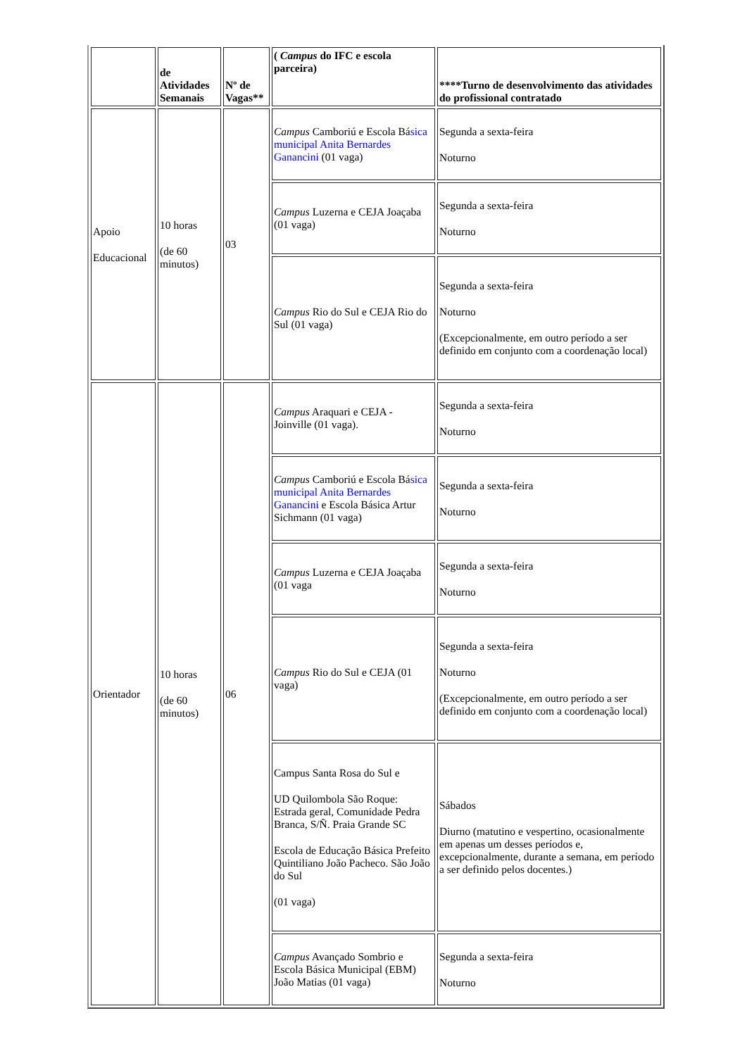| | de Atividades Semanais | Nº de Vagas** | ( Campus do IFC e escola parceira) | ****Turno de desenvolvimento das atividades do profissional contratado |
| --- | --- | --- | --- | --- |
| Apoio Educacional | 10 horas (de 60 minutos) | 03 | Campus Camboriú e Escola Bá sica municipal Anita Bernardes Ganancini (01 vaga) | Segunda a sexta-feira Noturno |
| | | | Campus Luzerna e CEJA Joaçaba (01 vaga) | Segunda a sexta-feira Noturno |
| | | | Campus Rio do Sul e CEJA Rio do Sul (01 vaga) | Segunda a sexta-feira Noturno (Excepcionalmente, em outro período a ser definido em conjunto com a coordenação local) |
| Orientador | 10 horas (de 60 minutos) | 06 | Campus Araquari e CEJA - Joinville (01 vaga). | Segunda a sexta-feira Noturno |
| | | | Campus Camboriú e Escola Bá sica municipal Anita Bernardes Ganancini e Escola Básica Artur Sichmann (01 vaga) | Segunda a sexta-feira Noturno |
| | | | Campus Luzerna e CEJA Joaçaba (01 vaga | Segunda a sexta-feira Noturno |
| | | | Campus Rio do Sul e CEJA (01 vaga) | Segunda a sexta-feira Noturno (Excepcionalmente, em outro período a ser definido em conjunto com a coordenação local) |
| | | | Campus Santa Rosa do Sul e UD Quilombola São Roque: Estrada geral, Comunidade Pedra Branca, S/Ñ. Praia Grande SC Escola de Educação Básica Prefeito Quintiliano João Pacheco. São João do Sul (01 vaga) | Sábados Diurno (matutino e vespertino, ocasionalmente em apenas um desses períodos e, excepcionalmente, durante a semana, em período a ser definido pelos docentes.) |
| | | | Campus Avançado Sombrio e Escola Básica Municipal (EBM) João Matias (01 vaga) | Segunda a sexta-feira Noturno |